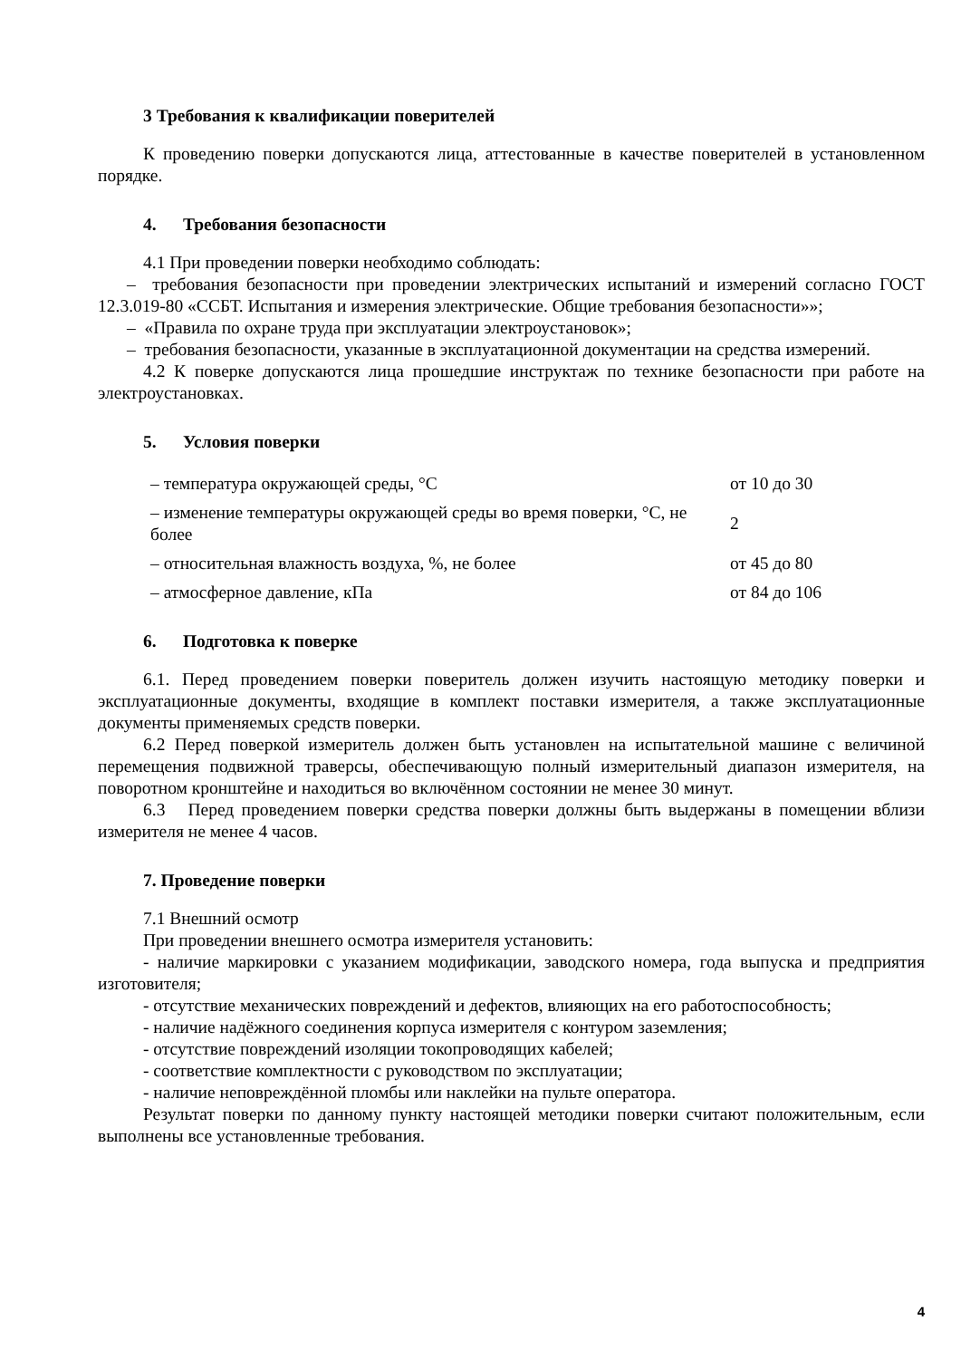3 Требования к квалификации поверителей
К проведению поверки допускаются лица, аттестованные в качестве поверителей в установленном порядке.
4. Требования безопасности
4.1 При проведении поверки необходимо соблюдать:
– требования безопасности при проведении электрических испытаний и измерений согласно ГОСТ 12.3.019-80 «ССБТ. Испытания и измерения электрические. Общие требования безопасности»»;
– «Правила по охране труда при эксплуатации электроустановок»;
– требования безопасности, указанные в эксплуатационной документации на средства измерений.
4.2 К поверке допускаются лица прошедшие инструктаж по технике безопасности при работе на электроустановках.
5. Условия поверки
| – температура окружающей среды, °С | от 10 до 30 |
| – изменение температуры окружающей среды во время поверки, °С, не более | 2 |
| – относительная влажность воздуха, %, не более | от 45 до 80 |
| – атмосферное давление, кПа | от 84 до 106 |
6. Подготовка к поверке
6.1. Перед проведением поверки поверитель должен изучить настоящую методику поверки и эксплуатационные документы, входящие в комплект поставки измерителя, а также эксплуатационные документы применяемых средств поверки.
6.2 Перед поверкой измеритель должен быть установлен на испытательной машине с величиной перемещения подвижной траверсы, обеспечивающую полный измерительный диапазон измерителя, на поворотном кронштейне и находиться во включённом состоянии не менее 30 минут.
6.3 Перед проведением поверки средства поверки должны быть выдержаны в помещении вблизи измерителя не менее 4 часов.
7. Проведение поверки
7.1 Внешний осмотр
При проведении внешнего осмотра измерителя установить:
- наличие маркировки с указанием модификации, заводского номера, года выпуска и предприятия изготовителя;
- отсутствие механических повреждений и дефектов, влияющих на его работоспособность;
- наличие надёжного соединения корпуса измерителя с контуром заземления;
- отсутствие повреждений изоляции токопроводящих кабелей;
- соответствие комплектности с руководством по эксплуатации;
- наличие неповреждённой пломбы или наклейки на пульте оператора.
Результат поверки по данному пункту настоящей методики поверки считают положительным, если выполнены все установленные требования.
4